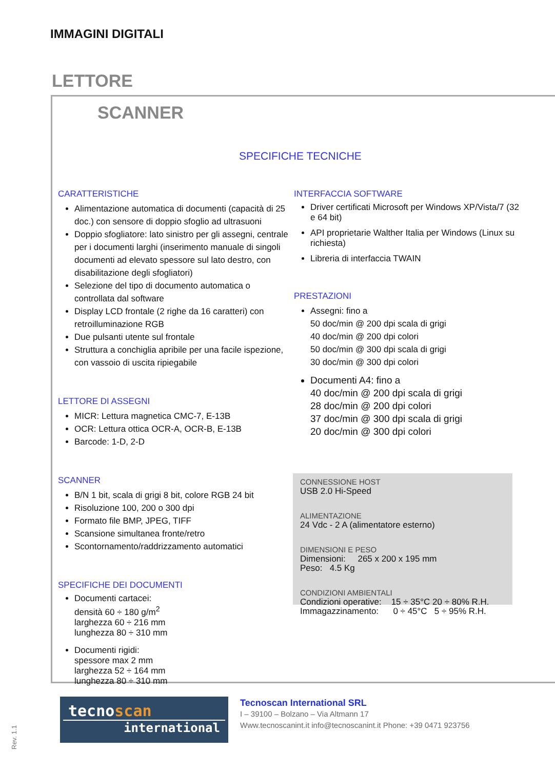IMMAGINI DIGITALI
LETTORE
SCANNER
SPECIFICHE TECNICHE
CARATTERISTICHE
Alimentazione automatica di documenti (capacità di 25 doc.) con sensore di doppio sfoglio ad ultrasuoni
Doppio sfogliatore: lato sinistro per gli assegni, centrale per i documenti larghi (inserimento manuale di singoli documenti ad elevato spessore sul lato destro, con disabilitazione degli sfogliatori)
Selezione del tipo di documento automatica o controllata dal software
Display LCD frontale (2 righe da 16 caratteri) con retroilluminazione RGB
Due pulsanti utente sul frontale
Struttura a conchiglia apribile per una facile ispezione, con vassoio di uscita ripiegabile
LETTORE DI ASSEGNI
MICR: Lettura magnetica CMC-7, E-13B
OCR: Lettura ottica OCR-A, OCR-B, E-13B
Barcode: 1-D, 2-D
SCANNER
B/N 1 bit, scala di grigi 8 bit, colore RGB 24 bit
Risoluzione 100, 200 o 300 dpi
Formato file BMP, JPEG, TIFF
Scansione simultanea fronte/retro
Scontornamento/raddrizzamento automatici
SPECIFICHE DEI DOCUMENTI
Documenti cartacei:
densità 60 ÷ 180 g/m<sup>2</sup>
larghezza 60 ÷ 216 mm
lunghezza 80 ÷ 310 mm
Documenti rigidi:
spessore max 2 mm
larghezza 52 ÷ 164 mm
lunghezza 80 ÷ 310 mm
INTERFACCIA SOFTWARE
Driver certificati Microsoft per Windows XP/Vista/7 (32 e 64 bit)
API proprietarie Walther Italia per Windows (Linux su richiesta)
Libreria di interfaccia TWAIN
PRESTAZIONI
Assegni: fino a
50 doc/min @ 200 dpi scala di grigi
40 doc/min @ 200 dpi colori
50 doc/min @ 300 dpi scala di grigi
30 doc/min @ 300 dpi colori
Documenti A4: fino a
40 doc/min @ 200 dpi scala di grigi
28 doc/min @ 200 dpi colori
37 doc/min @ 300 dpi scala di grigi
20 doc/min @ 300 dpi colori
CONNESSIONE HOST
USB 2.0 Hi-Speed
ALIMENTAZIONE
24 Vdc - 2 A (alimentatore esterno)
DIMENSIONI E PESO
Dimensioni: 265 x 200 x 195 mm
Peso: 4.5 Kg
CONDIZIONI AMBIENTALI
Condizioni operative: 15 ÷ 35°C 20 ÷ 80% R.H.
Immagazzinamento: 0 ÷ 45°C 5 ÷ 95% R.H.
tecnoscan
international
Tecnoscan International SRL
I – 39100 – Bolzano – Via Altmann 17
Www.tecnoscanint.it info@tecnoscanint.it Phone: +39 0471 923756
Rev. 1.1